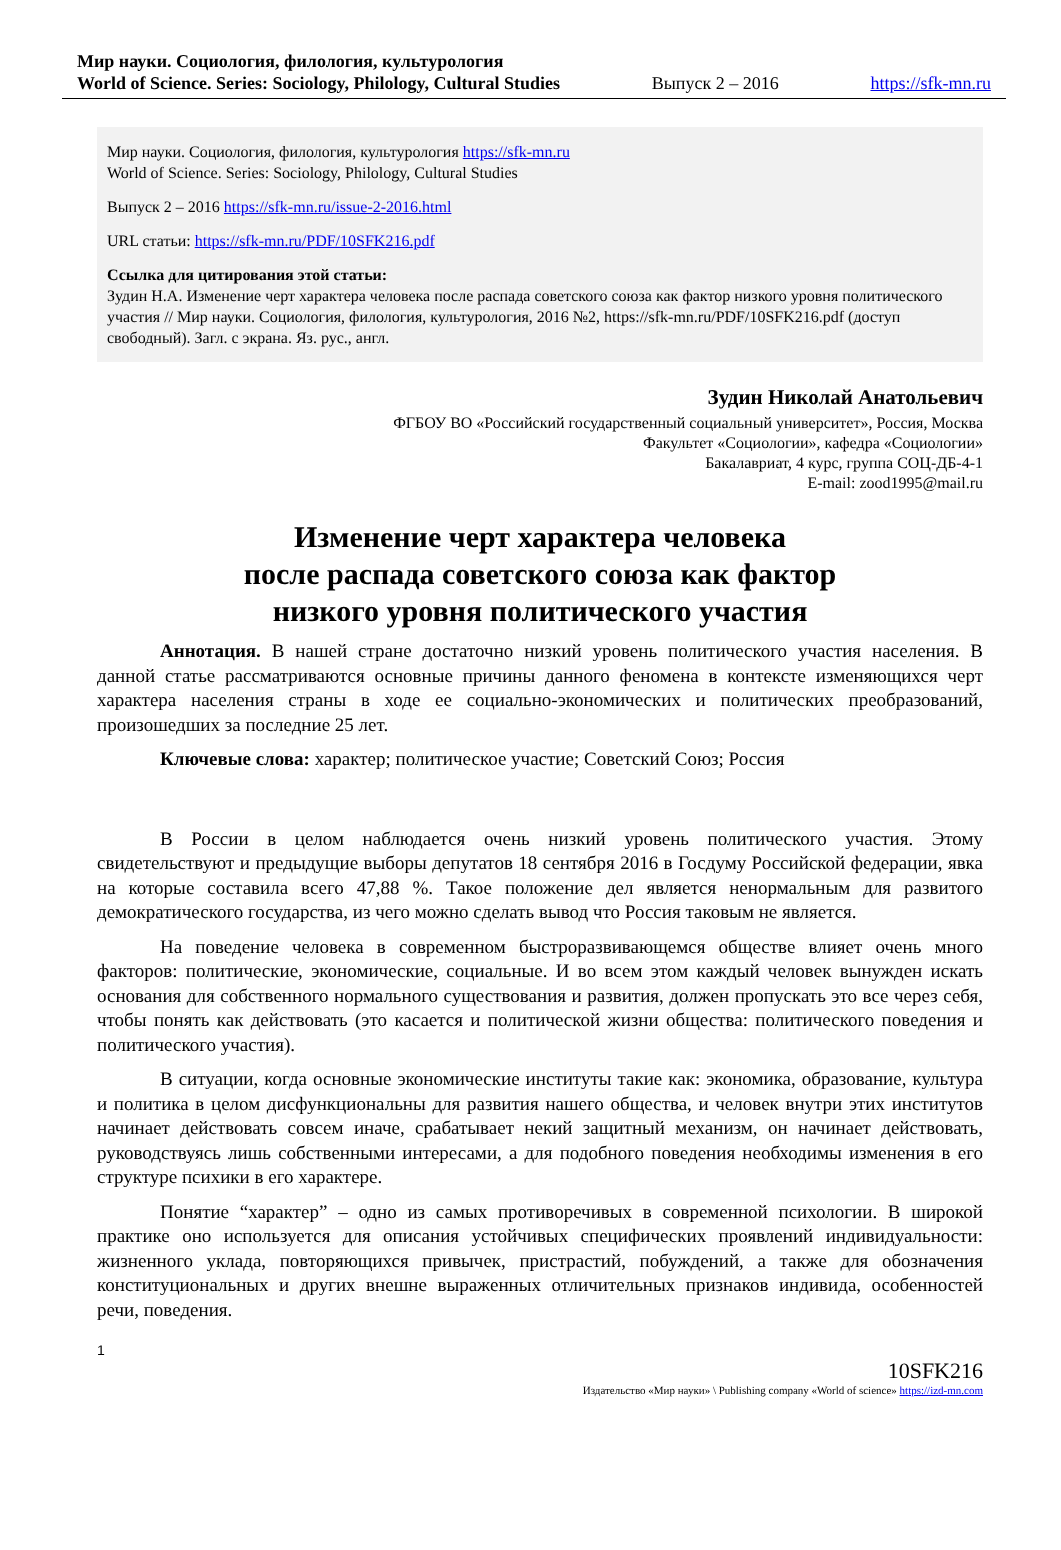Мир науки. Социология, филология, культурология
World of Science. Series: Sociology, Philology, Cultural Studies Выпуск 2 – 2016 https://sfk-mn.ru
Мир науки. Социология, филология, культурология https://sfk-mn.ru
World of Science. Series: Sociology, Philology, Cultural Studies
Выпуск 2 – 2016 https://sfk-mn.ru/issue-2-2016.html
URL статьи: https://sfk-mn.ru/PDF/10SFK216.pdf
Ссылка для цитирования этой статьи:
Зудин Н.А. Изменение черт характера человека после распада советского союза как фактор низкого уровня политического участия // Мир науки. Социология, филология, культурология, 2016 №2, https://sfk-mn.ru/PDF/10SFK216.pdf (доступ свободный). Загл. с экрана. Яз. рус., англ.
Зудин Николай Анатольевич
ФГБОУ ВО «Российский государственный социальный университет», Россия, Москва
Факультет «Социологии», кафедра «Социологии»
Бакалавриат, 4 курс, группа СОЦ-ДБ-4-1
E-mail: zood1995@mail.ru
Изменение черт характера человека
после распада советского союза как фактор
низкого уровня политического участия
Аннотация. В нашей стране достаточно низкий уровень политического участия населения. В данной статье рассматриваются основные причины данного феномена в контексте изменяющихся черт характера населения страны в ходе ее социально-экономических и политических преобразований, произошедших за последние 25 лет.
Ключевые слова: характер; политическое участие; Советский Союз; Россия
В России в целом наблюдается очень низкий уровень политического участия. Этому свидетельствуют и предыдущие выборы депутатов 18 сентября 2016 в Госдуму Российской федерации, явка на которые составила всего 47,88 %. Такое положение дел является ненормальным для развитого демократического государства, из чего можно сделать вывод что Россия таковым не является.
На поведение человека в современном быстроразвивающемся обществе влияет очень много факторов: политические, экономические, социальные. И во всем этом каждый человек вынужден искать основания для собственного нормального существования и развития, должен пропускать это все через себя, чтобы понять как действовать (это касается и политической жизни общества: политического поведения и политического участия).
В ситуации, когда основные экономические институты такие как: экономика, образование, культура и политика в целом дисфункциональны для развития нашего общества, и человек внутри этих институтов начинает действовать совсем иначе, срабатывает некий защитный механизм, он начинает действовать, руководствуясь лишь собственными интересами, а для подобного поведения необходимы изменения в его структуре психики в его характере.
Понятие “характер” – одно из самых противоречивых в современной психологии. В широкой практике оно используется для описания устойчивых специфических проявлений индивидуальности: жизненного уклада, повторяющихся привычек, пристрастий, побуждений, а также для обозначения конституциональных и других внешне выраженных отличительных признаков индивида, особенностей речи, поведения.
1
10SFK216
Издательство «Мир науки» \ Publishing company «World of science» https://izd-mn.com